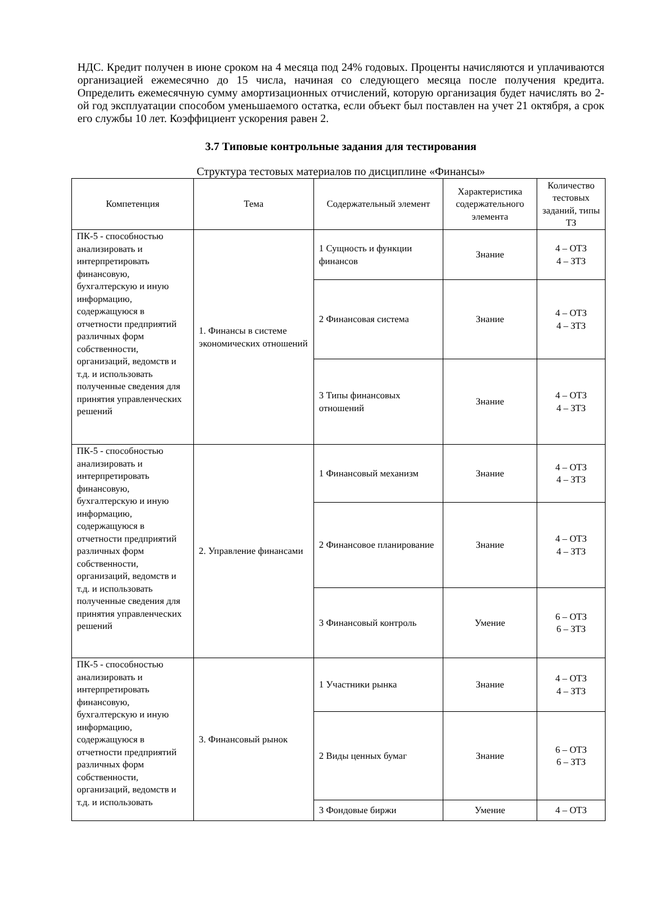НДС. Кредит получен в июне сроком на 4 месяца под 24% годовых. Проценты начисляются и уплачиваются организацией ежемесячно до 15 числа, начиная со следующего месяца после получения кредита. Определить ежемесячную сумму амортизационных отчислений, которую организация будет начислять во 2-ой год эксплуатации способом уменьшаемого остатка, если объект был поставлен на учет 21 октября, а срок его службы 10 лет. Коэффициент ускорения равен 2.
3.7 Типовые контрольные задания для тестирования
Структура тестовых материалов по дисциплине «Финансы»
| Компетенция | Тема | Содержательный элемент | Характеристика содержательного элемента | Количество тестовых заданий, типы ТЗ |
| --- | --- | --- | --- | --- |
| ПК-5 - способностью анализировать и интерпретировать финансовую, бухгалтерскую и иную информацию, содержащуюся в отчетности предприятий различных форм собственности, организаций, ведомств и т.д. и использовать полученные сведения для принятия управленческих решений | 1. Финансы в системе экономических отношений | 1 Сущность и функции финансов | Знание | 4 – ОТЗ 4 – ЗТЗ |
| | | 2 Финансовая система | Знание | 4 – ОТЗ 4 – ЗТЗ |
| | | 3 Типы финансовых отношений | Знание | 4 – ОТЗ 4 – ЗТЗ |
| ПК-5 - способностью анализировать и интерпретировать финансовую, бухгалтерскую и иную информацию, содержащуюся в отчетности предприятий различных форм собственности, организаций, ведомств и т.д. и использовать полученные сведения для принятия управленческих решений | 2. Управление финансами | 1 Финансовый механизм | Знание | 4 – ОТЗ 4 – ЗТЗ |
| | | 2 Финансовое планирование | Знание | 4 – ОТЗ 4 – ЗТЗ |
| | | 3 Финансовый контроль | Умение | 6 – ОТЗ 6 – ЗТЗ |
| ПК-5 - способностью анализировать и интерпретировать финансовую, бухгалтерскую и иную информацию, содержащуюся в отчетности предприятий различных форм собственности, организаций, ведомств и т.д. и использовать | 3. Финансовый рынок | 1 Участники рынка | Знание | 4 – ОТЗ 4 – ЗТЗ |
| | | 2 Виды ценных бумаг | Знание | 6 – ОТЗ 6 – ЗТЗ |
| | | 3 Фондовые биржи | Умение | 4 – ОТЗ |